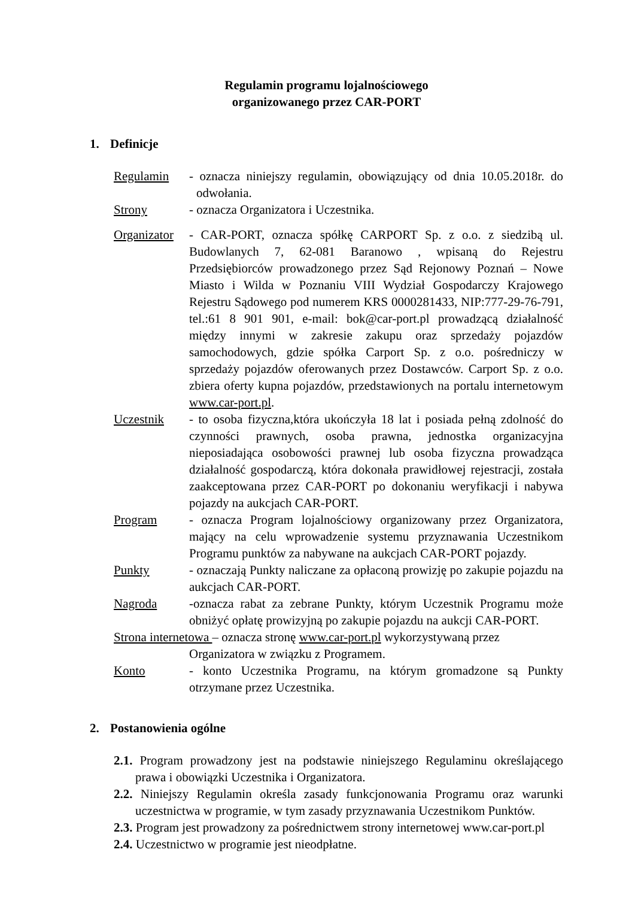Regulamin programu lojalnościowego
organizowanego przez CAR-PORT
1. Definicje
Regulamin - oznacza niniejszy regulamin, obowiązujący od dnia 10.05.2018r. do odwołania.
Strony - oznacza Organizatora i Uczestnika.
Organizator
- CAR-PORT, oznacza spółkę CARPORT Sp. z o.o. z siedzibą ul. Budowlanych 7, 62-081 Baranowo , wpisaną do Rejestru Przedsiębiorców prowadzonego przez Sąd Rejonowy Poznań – Nowe Miasto i Wilda w Poznaniu VIII Wydział Gospodarczy Krajowego Rejestru Sądowego pod numerem KRS 0000281433, NIP:777-29-76-791, tel.:61 8 901 901, e-mail: bok@car-port.pl prowadzącą działalność między innymi w zakresie zakupu oraz sprzedaży pojazdów samochodowych, gdzie spółka Carport Sp. z o.o. pośredniczy w sprzedaży pojazdów oferowanych przez Dostawców. Carport Sp. z o.o. zbiera oferty kupna pojazdów, przedstawionych na portalu internetowym www.car-port.pl.
Uczestnik - to osoba fizyczna,która ukończyła 18 lat i posiada pełną zdolność do czynności prawnych, osoba prawna, jednostka organizacyjna nieposiadająca osobowości prawnej lub osoba fizyczna prowadząca działalność gospodarczą, która dokonała prawidłowej rejestracji, została zaakceptowana przez CAR-PORT po dokonaniu weryfikacji i nabywa pojazdy na aukcjach CAR-PORT.
Program - oznacza Program lojalnościowy organizowany przez Organizatora, mający na celu wprowadzenie systemu przyznawania Uczestnikom Programu punktów za nabywane na aukcjach CAR-PORT pojazdy.
Punkty - oznaczają Punkty naliczane za opłaconą prowizję po zakupie pojazdu na aukcjach CAR-PORT.
Nagroda -oznacza rabat za zebrane Punkty, którym Uczestnik Programu może obniżyć opłatę prowizyjną po zakupie pojazdu na aukcji CAR-PORT.
Strona internetowa – oznacza stronę www.car-port.pl wykorzystywaną przez
Organizatora w związku z Programem.
Konto - konto Uczestnika Programu, na którym gromadzone są Punkty otrzymane przez Uczestnika.
2. Postanowienia ogólne
2.1. Program prowadzony jest na podstawie niniejszego Regulaminu określającego prawa i obowiązki Uczestnika i Organizatora.
2.2. Niniejszy Regulamin określa zasady funkcjonowania Programu oraz warunki uczestnictwa w programie, w tym zasady przyznawania Uczestnikom Punktów.
2.3. Program jest prowadzony za pośrednictwem strony internetowej www.car-port.pl
2.4. Uczestnictwo w programie jest nieodpłatne.